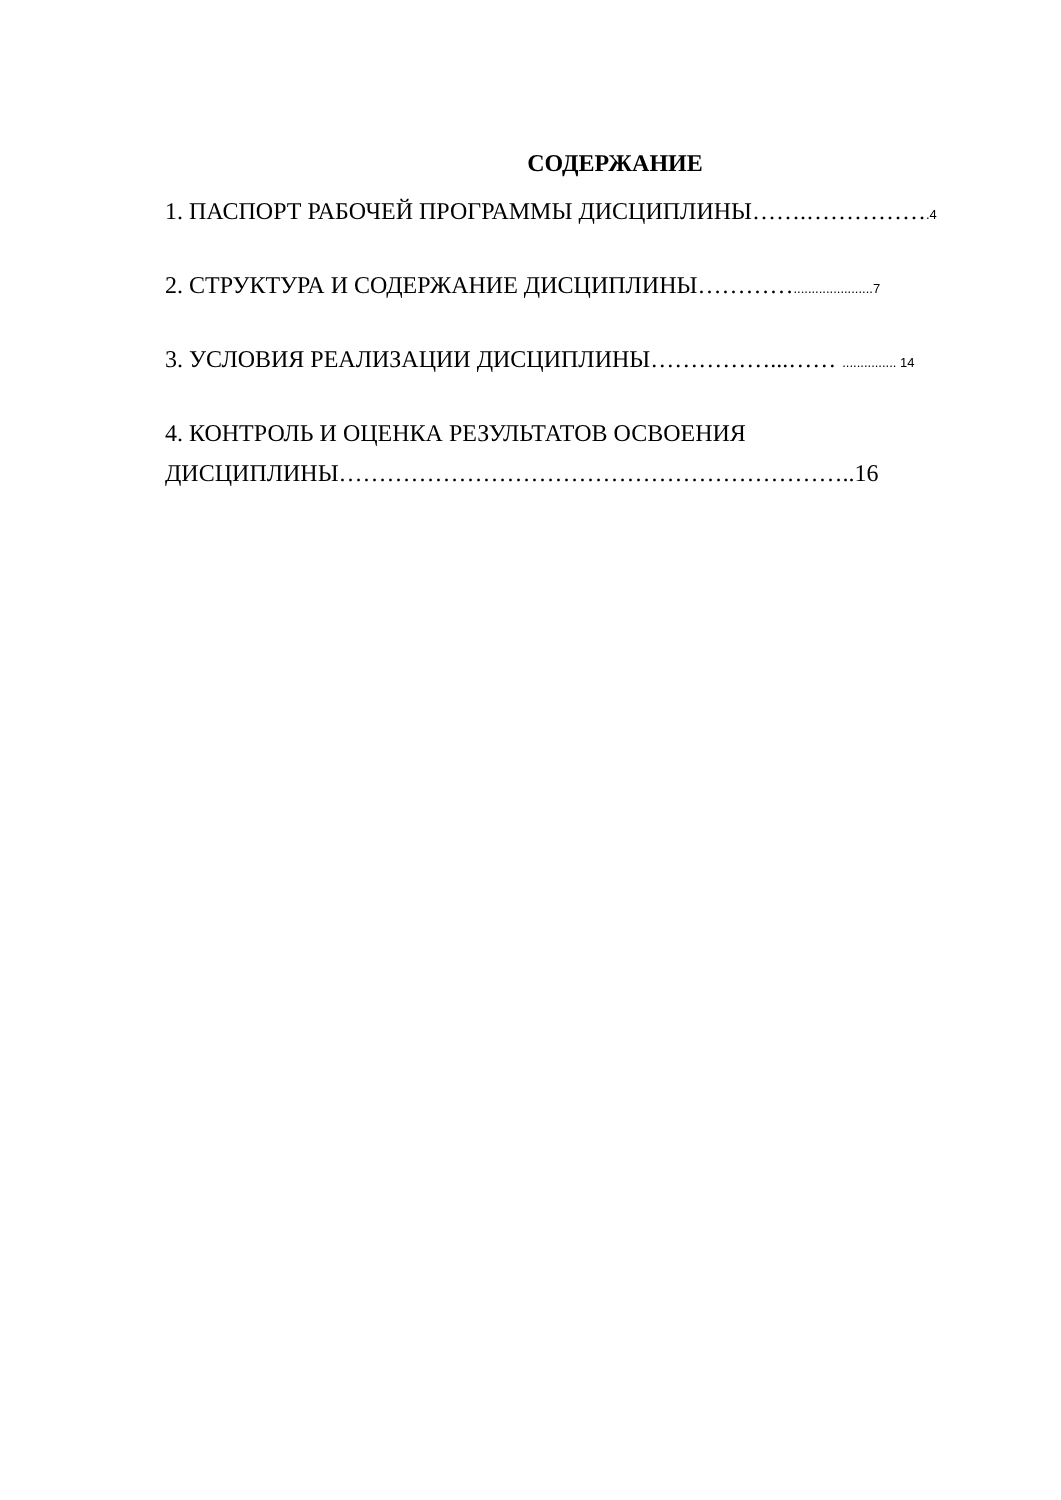СОДЕРЖАНИЕ
1. ПАСПОРТ РАБОЧЕЙ ПРОГРАММЫ ДИСЦИПЛИНЫ…….…………….4
2. СТРУКТУРА И СОДЕРЖАНИЕ ДИСЦИПЛИНЫ…………......................7
3. УСЛОВИЯ РЕАЛИЗАЦИИ ДИСЦИПЛИНЫ……………...…… ............... 14
4. КОНТРОЛЬ И ОЦЕНКА РЕЗУЛЬТАТОВ ОСВОЕНИЯ
ДИСЦИПЛИНЫ………………………………………………………..16